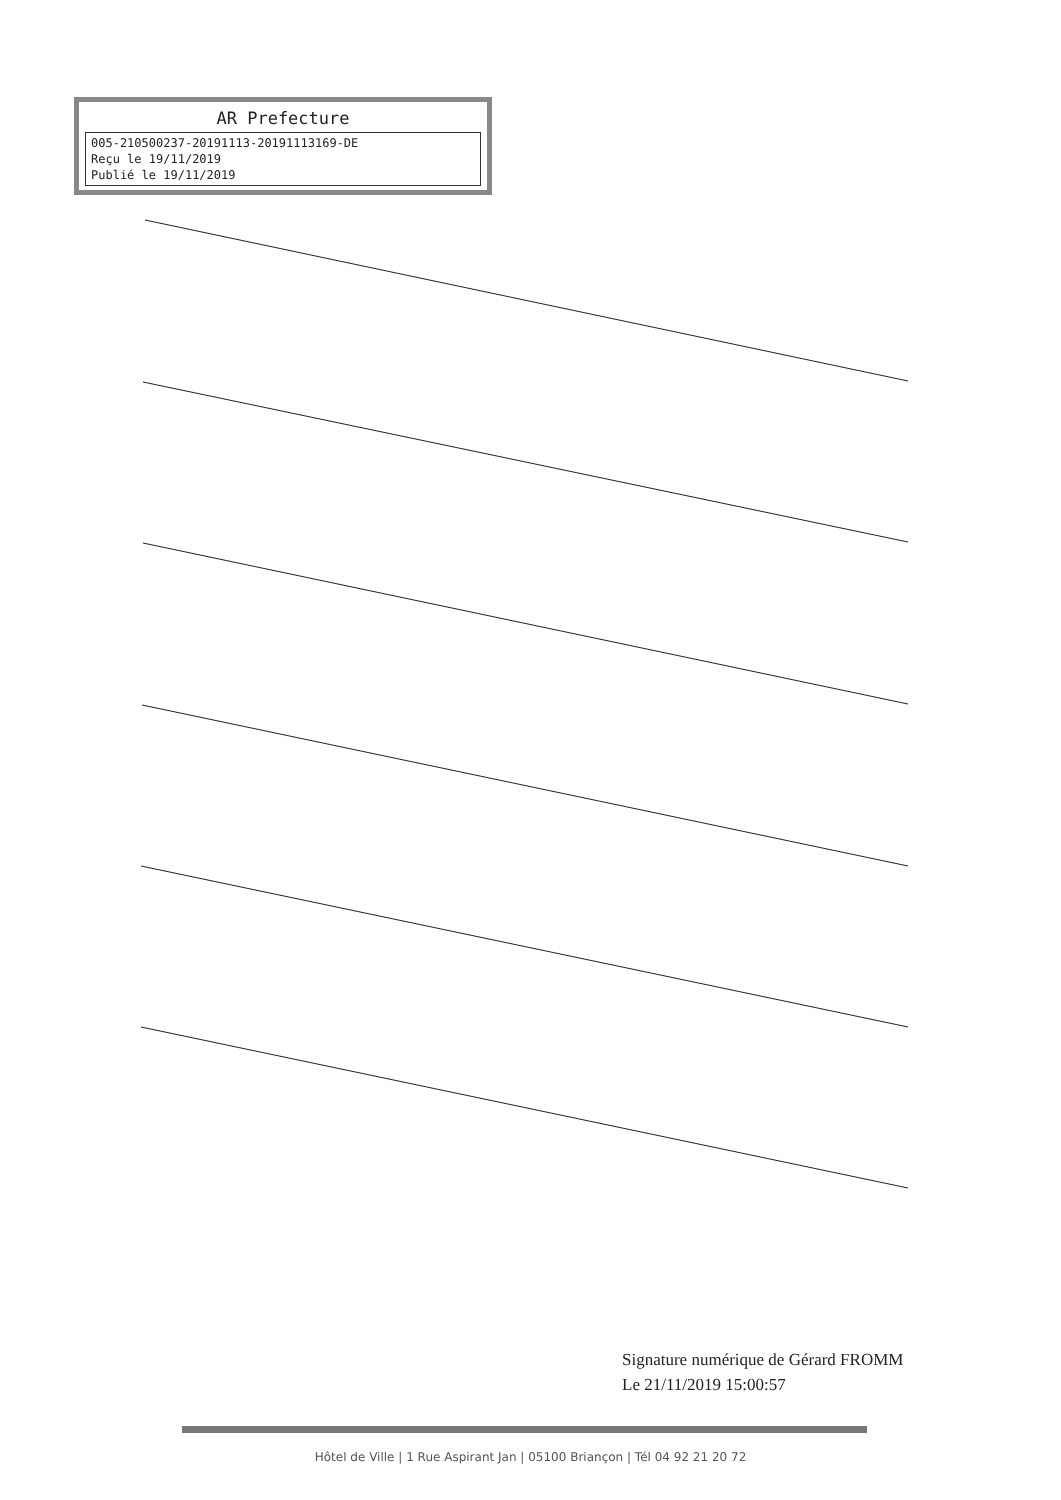AR Prefecture
005-210500237-20191113-20191113169-DE
Reçu le 19/11/2019
Publié le 19/11/2019
Signature numérique de Gérard FROMM
Le 21/11/2019 15:00:57
Hôtel de Ville | 1 Rue Aspirant Jan | 05100 Briançon | Tél 04 92 21 20 72